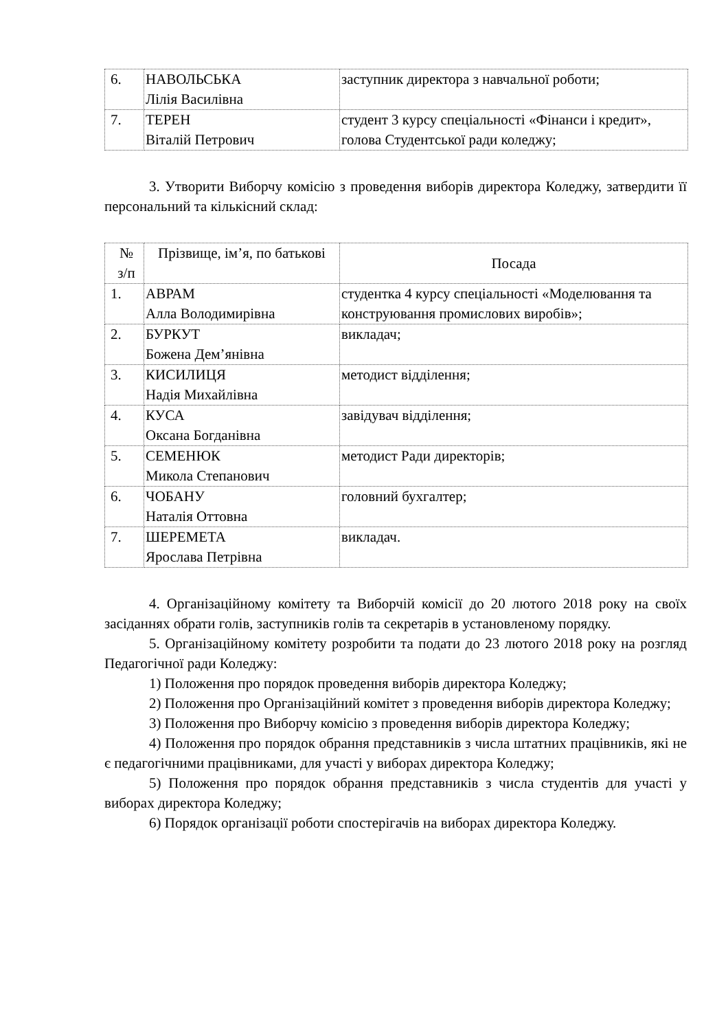| 6. | НАВОЛЬСЬКА Лілія Василівна | заступник директора з навчальної роботи; |
| 7. | ТЕРЕН Віталій Петрович | студент 3 курсу спеціальності «Фінанси і кредит», голова Студентської ради коледжу; |
3. Утворити Виборчу комісію з проведення виборів директора Коледжу, затвердити її персональний та кількісний склад:
| № з/п | Прізвище, ім’я, по батькові | Посада |
| 1. | АВРАМ Алла Володимирівна | студентка 4 курсу спеціальності «Моделювання та конструювання промислових виробів»; |
| 2. | БУРКУТ Божена Дем’янівна | викладач; |
| 3. | КИСИЛИЦЯ Надія Михайлівна | методист відділення; |
| 4. | КУСА Оксана Богданівна | завідувач відділення; |
| 5. | СЕМЕНЮК Микола Степанович | методист Ради директорів; |
| 6. | ЧОБАНУ Наталія Оттовна | головний бухгалтер; |
| 7. | ШЕРЕМЕТА Ярослава Петрівна | викладач. |
4. Організаційному комітету та Виборчій комісії до 20 лютого 2018 року на своїх засіданнях обрати голів, заступників голів та секретарів в установленому порядку.
5. Організаційному комітету розробити та подати до 23 лютого 2018 року на розгляд Педагогічної ради Коледжу:
1) Положення про порядок проведення виборів директора Коледжу;
2) Положення про Організаційний комітет з проведення виборів директора Коледжу;
3) Положення про Виборчу комісію з проведення виборів директора Коледжу;
4) Положення про порядок обрання представників з числа штатних працівників, які не є педагогічними працівниками, для участі у виборах директора Коледжу;
5) Положення про порядок обрання представників з числа студентів для участі у виборах директора Коледжу;
6) Порядок організації роботи спостерігачів на виборах директора Коледжу.